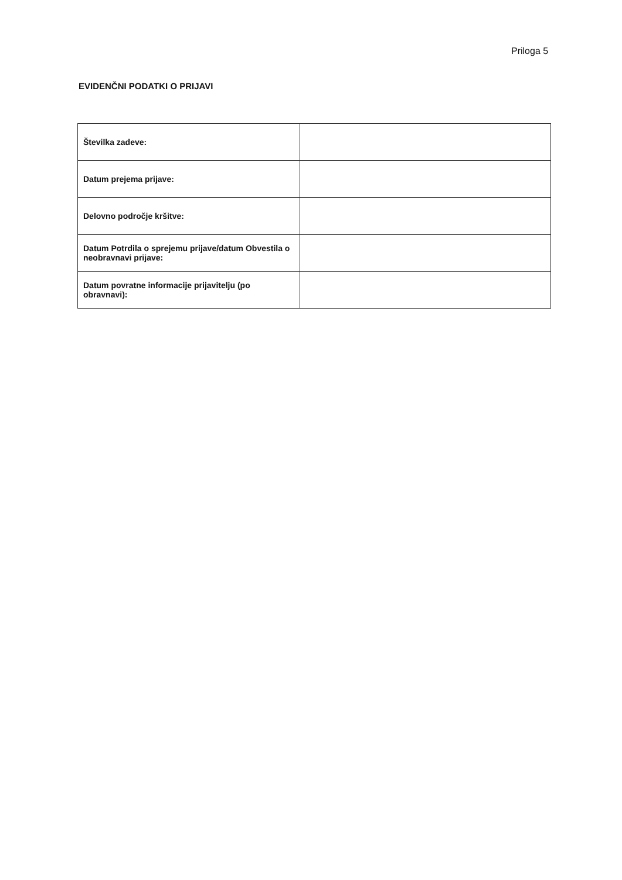Priloga 5
EVIDENČNI PODATKI O PRIJAVI
| Številka zadeve: | |
| Datum prejema prijave: | |
| Delovno področje kršitve: | |
| Datum Potrdila o sprejemu prijave/datum Obvestila o neobravnavi prijave: | |
| Datum povratne informacije prijavitelju (po obravnavi): | |